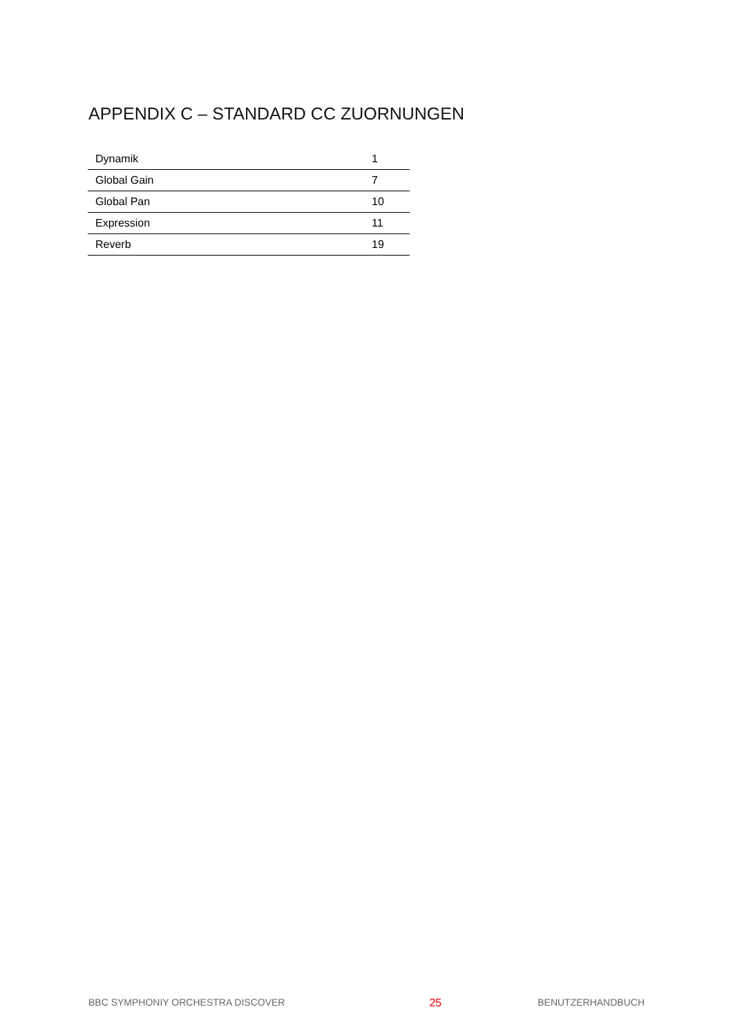APPENDIX C – STANDARD CC ZUORNUNGEN
| Dynamik | 1 |
| Global Gain | 7 |
| Global Pan | 10 |
| Expression | 11 |
| Reverb | 19 |
BBC SYMPHONIY ORCHESTRA DISCOVER 25 BENUTZERHANDBUCH